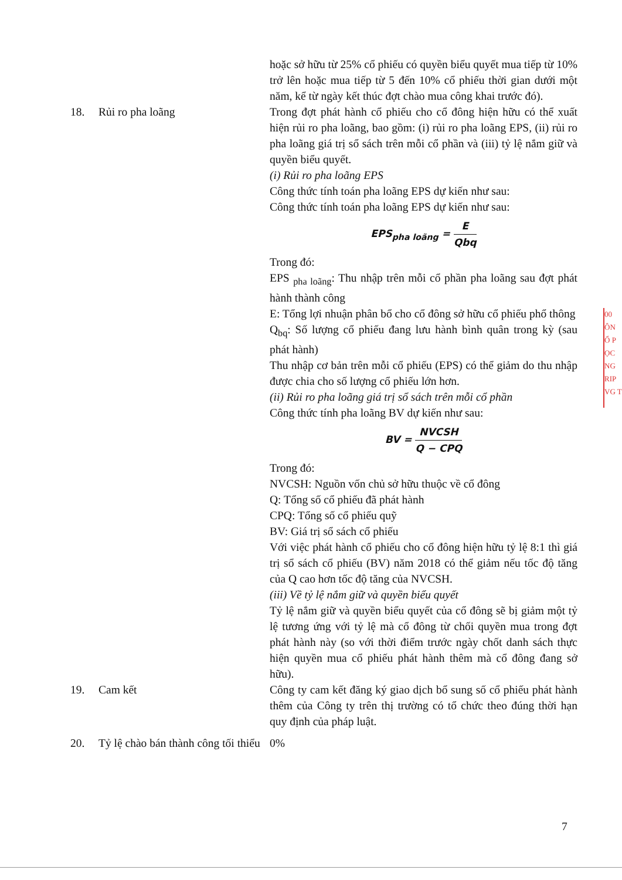hoặc sở hữu từ 25% cổ phiếu có quyền biểu quyết mua tiếp từ 10% trở lên hoặc mua tiếp từ 5 đến 10% cổ phiếu thời gian dưới một năm, kể từ ngày kết thúc đợt chào mua công khai trước đó).
18. Rủi ro pha loãng Trong đợt phát hành cổ phiếu cho cổ đông hiện hữu có thể xuất hiện rủi ro pha loãng, bao gồm: (i) rủi ro pha loãng EPS, (ii) rủi ro pha loãng giá trị sổ sách trên mỗi cổ phần và (iii) tỷ lệ nắm giữ và quyền biểu quyết.
(i) Rủi ro pha loãng EPS
Công thức tính toán pha loãng EPS dự kiến như sau:
Công thức tính toán pha loãng EPS dự kiến như sau:
EPS<sub>pha loãng</sub> = E Qbq
Trong đó:
EPS <sub>pha loãng</sub>: Thu nhập trên mỗi cổ phần pha loãng sau đợt phát hành thành công
E: Tổng lợi nhuận phân bổ cho cổ đông sở hữu cổ phiếu phổ thông
Q<sub>bq</sub>: Số lượng cổ phiếu đang lưu hành bình quân trong kỳ (sau phát hành)
Thu nhập cơ bản trên mỗi cổ phiếu (EPS) có thể giảm do thu nhập được chia cho số lượng cổ phiếu lớn hơn.
(ii) Rủi ro pha loãng giá trị sổ sách trên mỗi cổ phần
Công thức tính pha loãng BV dự kiến như sau:
BV = NVCSH Q − CPQ
Trong đó:
NVCSH: Nguồn vốn chủ sở hữu thuộc về cổ đông
Q: Tổng số cổ phiếu đã phát hành
CPQ: Tổng số cổ phiếu quỹ
BV: Giá trị sổ sách cổ phiếu
Với việc phát hành cổ phiếu cho cổ đông hiện hữu tỷ lệ 8:1 thì giá trị sổ sách cổ phiếu (BV) năm 2018 có thể giảm nếu tốc độ tăng của Q cao hơn tốc độ tăng của NVCSH.
(iii) Về tỷ lệ nắm giữ và quyền biểu quyết
Tỷ lệ nắm giữ và quyền biểu quyết của cổ đông sẽ bị giảm một tỷ lệ tương ứng với tỷ lệ mà cổ đông từ chối quyền mua trong đợt phát hành này (so với thời điểm trước ngày chốt danh sách thực hiện quyền mua cổ phiếu phát hành thêm mà cổ đông đang sở hữu).
19. Cam kết Công ty cam kết đăng ký giao dịch bổ sung số cổ phiếu phát hành thêm của Công ty trên thị trường có tổ chức theo đúng thời hạn quy định của pháp luật.
20. Tỷ lệ chào bán thành công tối thiểu
0%
7
00
ÔN
Ổ P
ỌC
NG
RIP
VG T